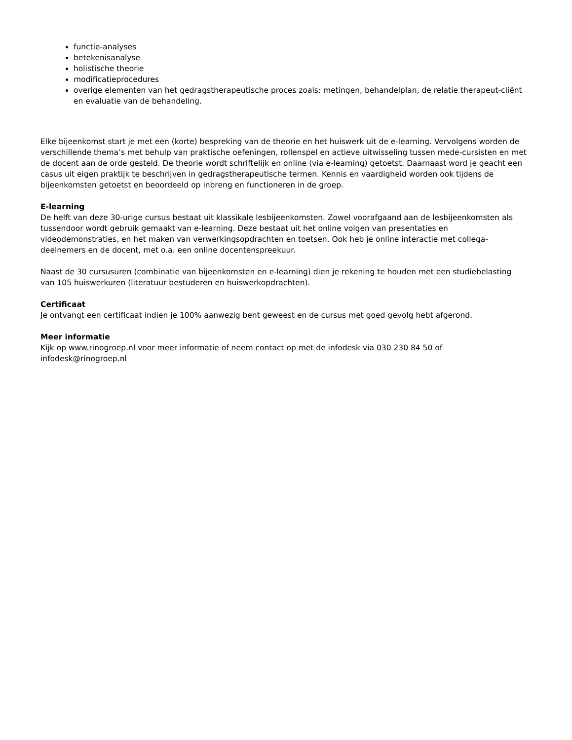functie-analyses
betekenisanalyse
holistische theorie
modificatieprocedures
overige elementen van het gedragstherapeutische proces zoals: metingen, behandelplan, de relatie therapeut-cliënt en evaluatie van de behandeling.
Elke bijeenkomst start je met een (korte) bespreking van de theorie en het huiswerk uit de e-learning. Vervolgens worden de verschillende thema’s met behulp van praktische oefeningen, rollenspel en actieve uitwisseling tussen mede-cursisten en met de docent aan de orde gesteld. De theorie wordt schriftelijk en online (via e-learning) getoetst. Daarnaast word je geacht een casus uit eigen praktijk te beschrijven in gedragstherapeutische termen. Kennis en vaardigheid worden ook tijdens de bijeenkomsten getoetst en beoordeeld op inbreng en functioneren in de groep.
E-learning
De helft van deze 30-urige cursus bestaat uit klassikale lesbijeenkomsten. Zowel voorafgaand aan de lesbijeenkomsten als tussendoor wordt gebruik gemaakt van e-learning. Deze bestaat uit het online volgen van presentaties en videodemonstraties, en het maken van verwerkingsopdrachten en toetsen. Ook heb je online interactie met collega-deelnemers en de docent, met o.a. een online docentenspreekuur.
Naast de 30 cursusuren (combinatie van bijeenkomsten en e-learning) dien je rekening te houden met een studiebelasting van 105 huiswerkuren (literatuur bestuderen en huiswerkopdrachten).
Certificaat
Je ontvangt een certificaat indien je 100% aanwezig bent geweest en de cursus met goed gevolg hebt afgerond.
Meer informatie
Kijk op www.rinogroep.nl voor meer informatie of neem contact op met de infodesk via 030 230 84 50 of infodesk@rinogroep.nl